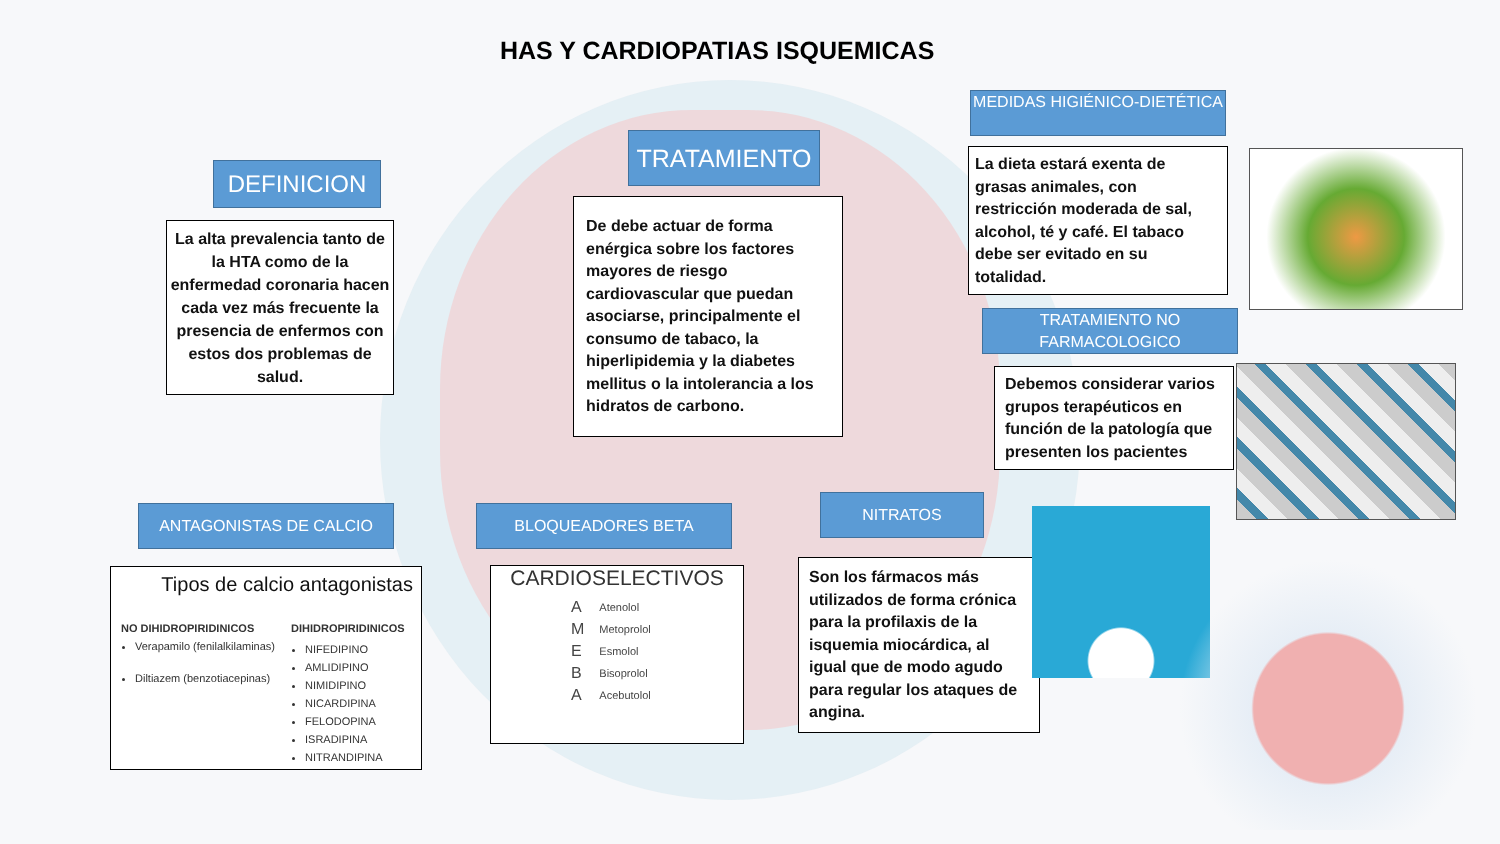HAS Y CARDIOPATIAS ISQUEMICAS
DEFINICION
La alta prevalencia tanto de la HTA como de la enfermedad coronaria hacen cada vez más frecuente la presencia de enfermos con estos dos problemas de salud.
TRATAMIENTO
De debe actuar de forma enérgica sobre los factores mayores de riesgo cardiovascular que puedan asociarse, principalmente el consumo de tabaco, la hiperlipidemia y la diabetes mellitus o la intolerancia a los hidratos de carbono.
MEDIDAS HIGIÉNICO-DIETÉTICA
La dieta estará exenta de grasas animales, con restricción moderada de sal, alcohol, té y café. El tabaco debe ser evitado en su totalidad.
TRATAMIENTO NO FARMACOLOGICO
Debemos considerar varios grupos terapéuticos en función de la patología que presenten los pacientes
ANTAGONISTAS DE CALCIO
Tipos de calcio antagonistas
NO DIHIDROPIRIDINICOS
Verapamilo (fenilalkilaminas)
Diltiazem (benzotiacepinas)
DIHIDROPIRIDINICOS
NIFEDIPINO
AMLIDIPINO
NIMIDIPINO
NICARDIPINA
FELODOPINA
ISRADIPINA
NITRANDIPINA
BLOQUEADORES BETA
CARDIOSELECTIVOS
| A | Atenolol |
| M | Metoprolol |
| E | Esmolol |
| B | Bisoprolol |
| A | Acebutolol |
NITRATOS
Son los fármacos más utilizados de forma crónica para la profilaxis de la isquemia miocárdica, al igual que de modo agudo para regular los ataques de angina.